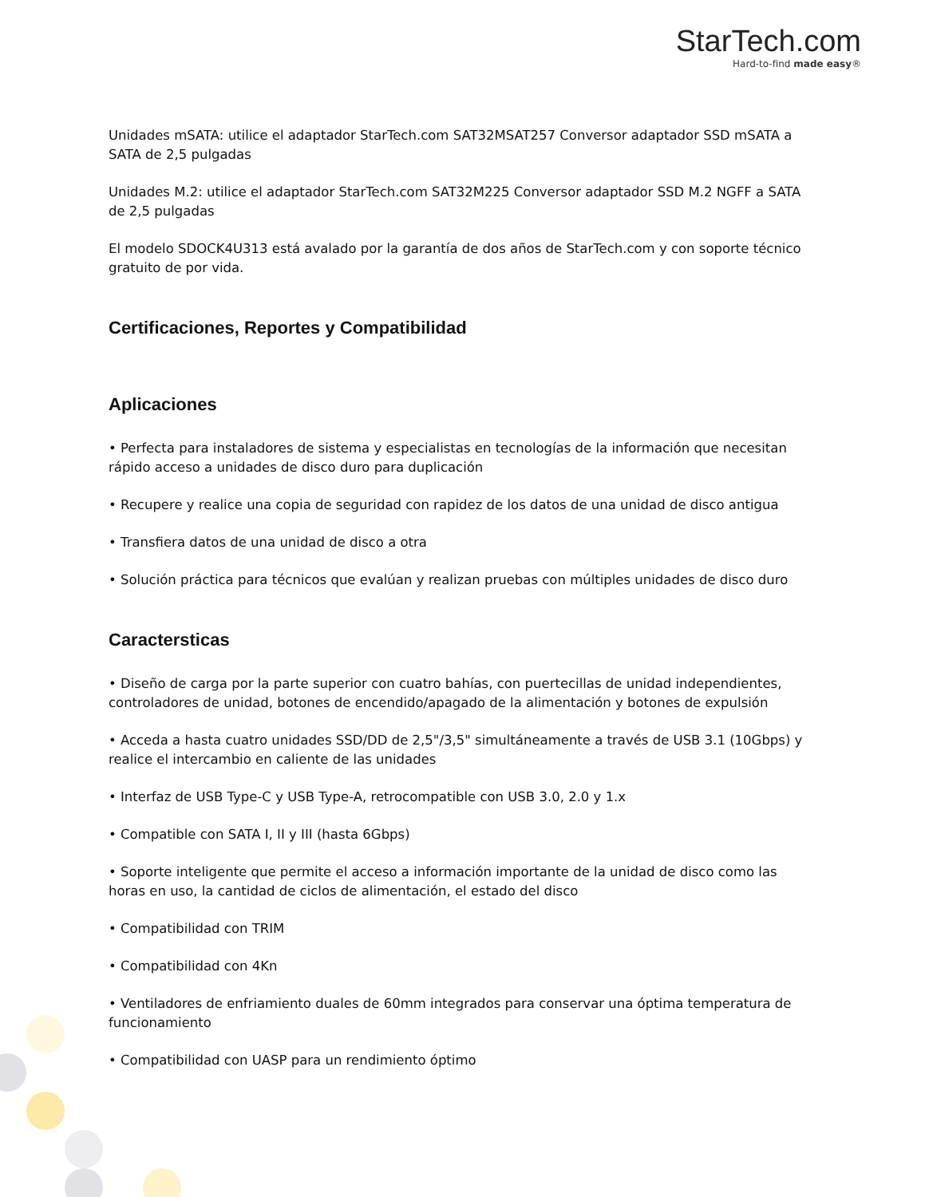StarTech.com
Hard-to-find made easy®
Unidades mSATA: utilice el adaptador StarTech.com SAT32MSAT257 Conversor adaptador SSD mSATA a SATA de 2,5 pulgadas
Unidades M.2: utilice el adaptador StarTech.com SAT32M225 Conversor adaptador SSD M.2 NGFF a SATA de 2,5 pulgadas
El modelo SDOCK4U313 está avalado por la garantía de dos años de StarTech.com y con soporte técnico gratuito de por vida.
Certificaciones, Reportes y Compatibilidad
Aplicaciones
• Perfecta para instaladores de sistema y especialistas en tecnologías de la información que necesitan rápido acceso a unidades de disco duro para duplicación
• Recupere y realice una copia de seguridad con rapidez de los datos de una unidad de disco antigua
• Transfiera datos de una unidad de disco a otra
• Solución práctica para técnicos que evalúan y realizan pruebas con múltiples unidades de disco duro
Caractersticas
• Diseño de carga por la parte superior con cuatro bahías, con puertecillas de unidad independientes, controladores de unidad, botones de encendido/apagado de la alimentación y botones de expulsión
• Acceda a hasta cuatro unidades SSD/DD de 2,5"/3,5" simultáneamente a través de USB 3.1 (10Gbps) y realice el intercambio en caliente de las unidades
• Interfaz de USB Type-C y USB Type-A, retrocompatible con USB 3.0, 2.0 y 1.x
• Compatible con SATA I, II y III (hasta 6Gbps)
• Soporte inteligente que permite el acceso a información importante de la unidad de disco como las horas en uso, la cantidad de ciclos de alimentación, el estado del disco
• Compatibilidad con TRIM
• Compatibilidad con 4Kn
• Ventiladores de enfriamiento duales de 60mm integrados para conservar una óptima temperatura de funcionamiento
• Compatibilidad con UASP para un rendimiento óptimo